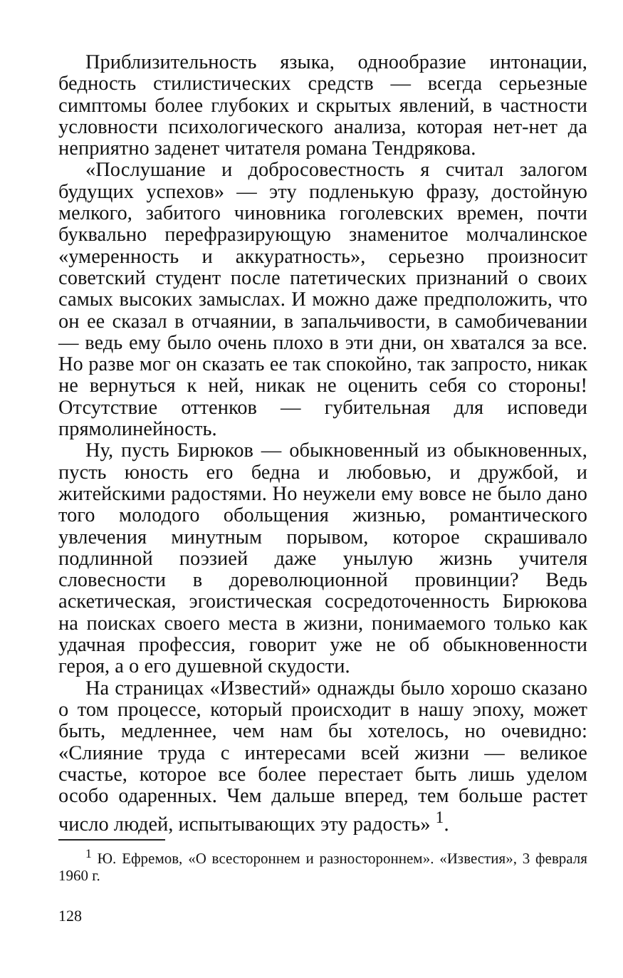Приблизительность языка, однообразие интонации, бедность стилистических средств — всегда серьезные симптомы более глубоких и скрытых явлений, в частности условности психологического анализа, которая нет-нет да неприятно заденет читателя романа Тендрякова.
«Послушание и добросовестность я считал залогом будущих успехов» — эту подленькую фразу, достойную мелкого, забитого чиновника гоголевских времен, почти буквально перефразирующую знаменитое молчалинское «умеренность и аккуратность», серьезно произносит советский студент после патетических признаний о своих самых высоких замыслах. И можно даже предположить, что он ее сказал в отчаянии, в запальчивости, в самобичевании — ведь ему было очень плохо в эти дни, он хватался за все. Но разве мог он сказать ее так спокойно, так запросто, никак не вернуться к ней, никак не оценить себя со стороны! Отсутствие оттенков — губительная для исповеди прямолинейность.
Ну, пусть Бирюков — обыкновенный из обыкновенных, пусть юность его бедна и любовью, и дружбой, и житейскими радостями. Но неужели ему вовсе не было дано того молодого обольщения жизнью, романтического увлечения минутным порывом, которое скрашивало подлинной поэзией даже унылую жизнь учителя словесности в дореволюционной провинции? Ведь аскетическая, эгоистическая сосредоточенность Бирюкова на поисках своего места в жизни, понимаемого только как удачная профессия, говорит уже не об обыкновенности героя, а о его душевной скудости.
На страницах «Известий» однажды было хорошо сказано о том процессе, который происходит в нашу эпоху, может быть, медленнее, чем нам бы хотелось, но очевидно: «Слияние труда с интересами всей жизни — великое счастье, которое все более перестает быть лишь уделом особо одаренных. Чем дальше вперед, тем больше растет число людей, испытывающих эту радость» <sup>1</sup>.
<sup>1</sup> Ю. Ефремов, «О всестороннем и разностороннем». «Известия», 3 февраля 1960 г.
128